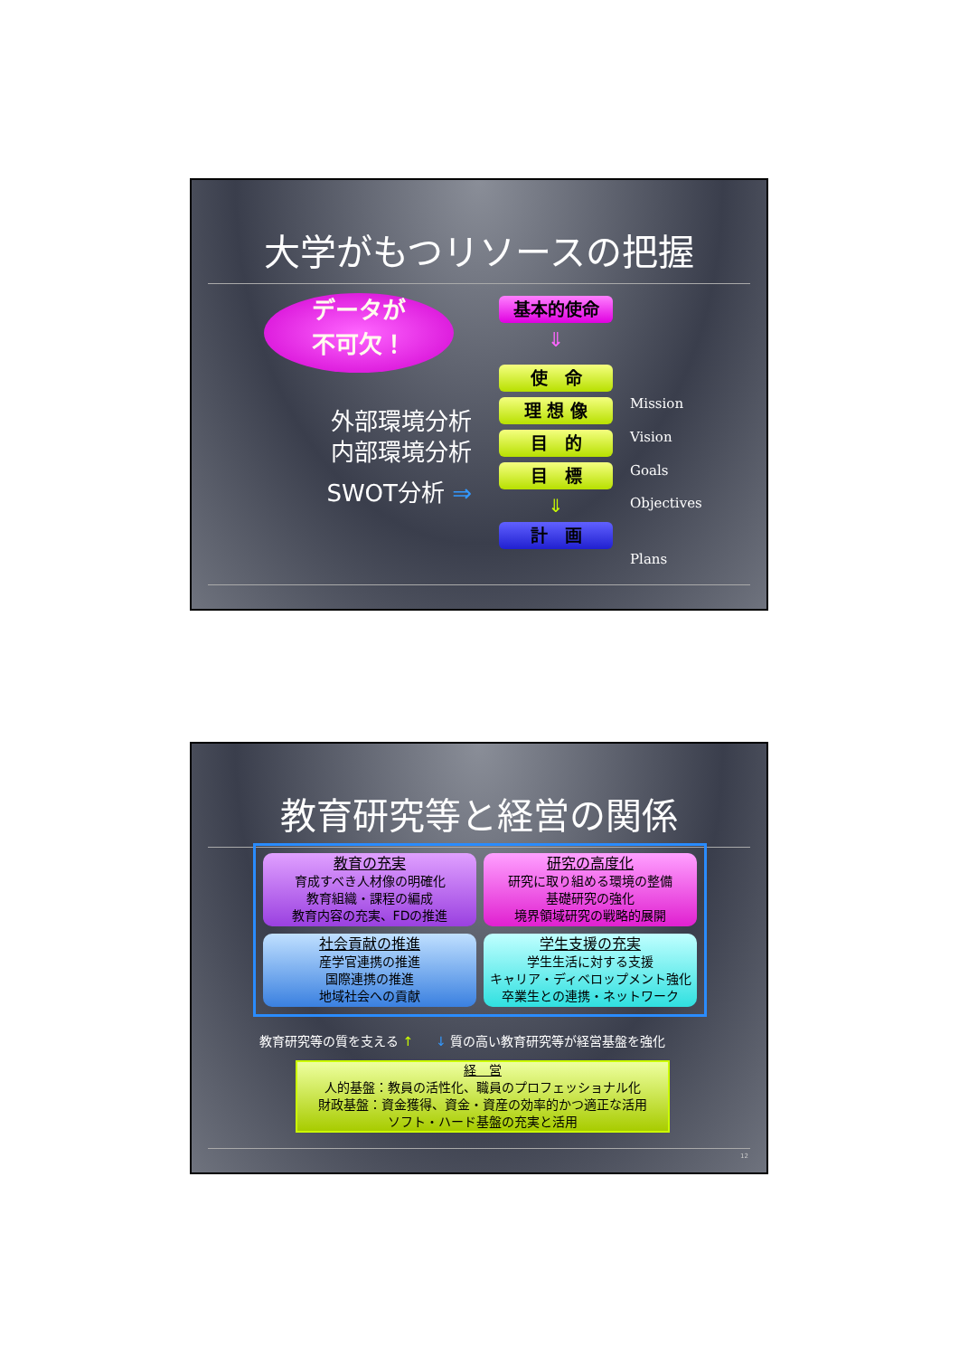大学がもつリソースの把握
データが
不可欠！
外部環境分析
内部環境分析
SWOT分析 ⇒
基本的使命
⇓
使　命
理 想 像
目　的
目　標
⇓
計　画
Mission
Vision
Goals
Objectives
Plans
教育研究等と経営の関係
教育の充実
育成すべき人材像の明確化
教育組織・課程の編成
教育内容の充実、FDの推進
研究の高度化
研究に取り組める環境の整備
基礎研究の強化
境界領域研究の戦略的展開
社会貢献の推進
産学官連携の推進
国際連携の推進
地域社会への貢献
学生支援の充実
学生生活に対する支援
キャリア・ディベロップメント強化
卒業生との連携・ネットワーク
教育研究等の質を支える ↑
↓ 質の高い教育研究等が経営基盤を強化
経　営
人的基盤：教員の活性化、職員のプロフェッショナル化
財政基盤：資金獲得、資金・資産の効率的かつ適正な活用
ソフト・ハード基盤の充実と活用
12